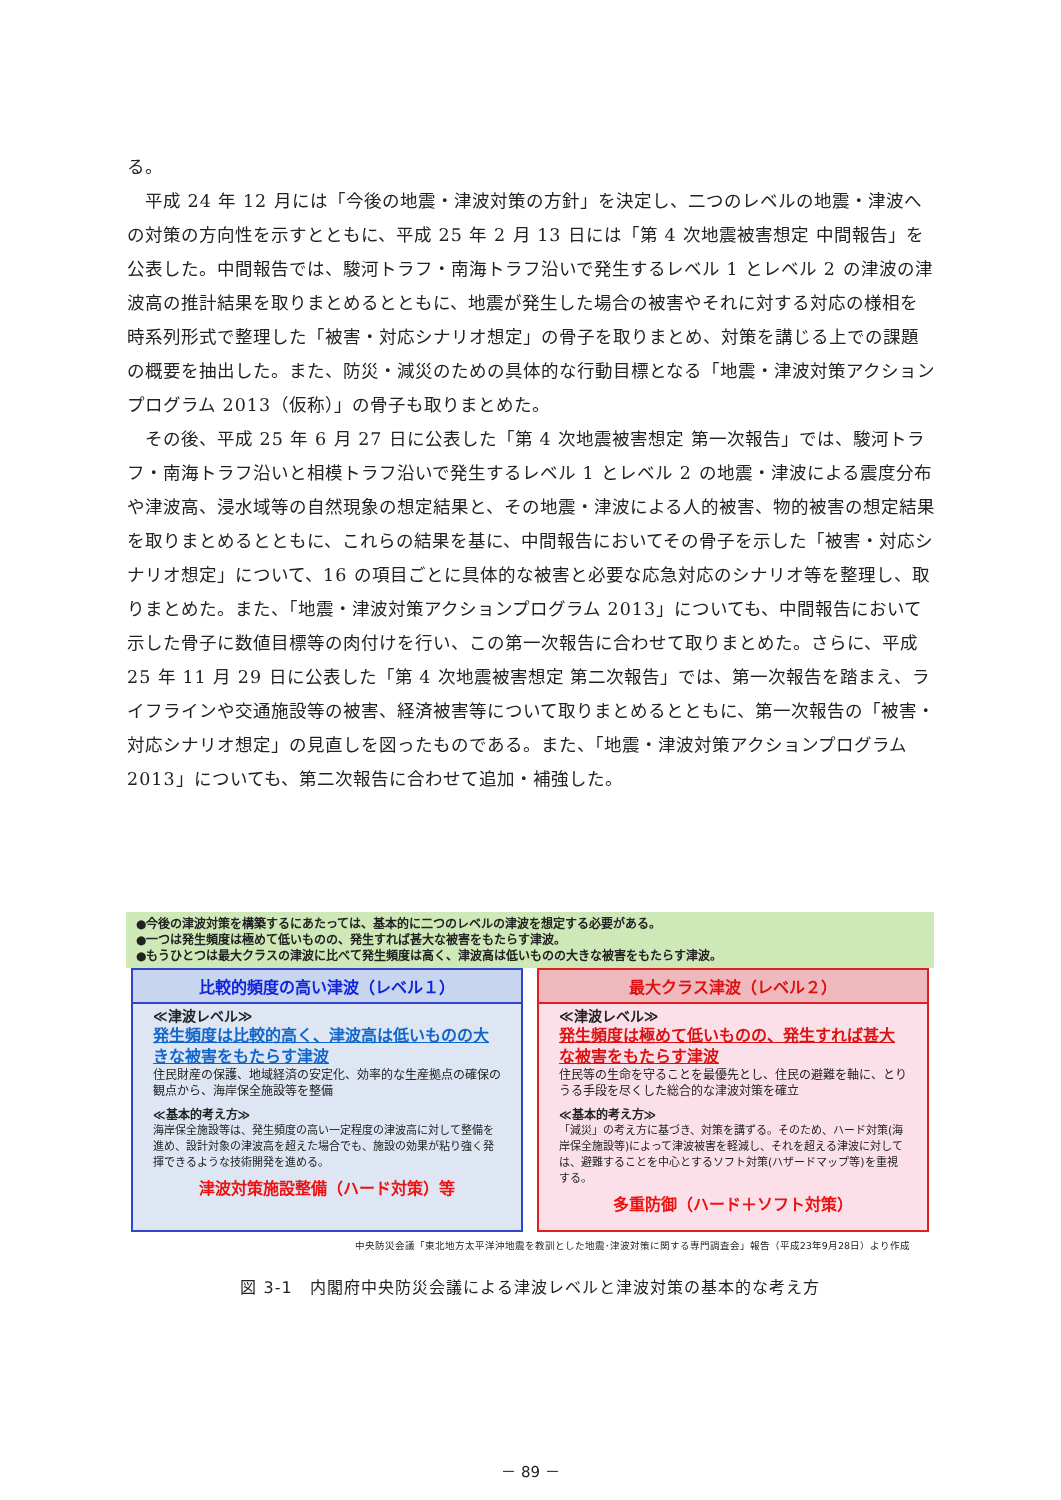る。
　平成 24 年 12 月には「今後の地震・津波対策の方針」を決定し、二つのレベルの地震・津波への対策の方向性を示すとともに、平成 25 年 2 月 13 日には「第 4 次地震被害想定 中間報告」を公表した。中間報告では、駿河トラフ・南海トラフ沿いで発生するレベル 1 とレベル 2 の津波の津波高の推計結果を取りまとめるとともに、地震が発生した場合の被害やそれに対する対応の様相を時系列形式で整理した「被害・対応シナリオ想定」の骨子を取りまとめ、対策を講じる上での課題の概要を抽出した。また、防災・減災のための具体的な行動目標となる「地震・津波対策アクションプログラム 2013（仮称）」の骨子も取りまとめた。
　その後、平成 25 年 6 月 27 日に公表した「第 4 次地震被害想定 第一次報告」では、駿河トラフ・南海トラフ沿いと相模トラフ沿いで発生するレベル 1 とレベル 2 の地震・津波による震度分布や津波高、浸水域等の自然現象の想定結果と、その地震・津波による人的被害、物的被害の想定結果を取りまとめるとともに、これらの結果を基に、中間報告においてその骨子を示した「被害・対応シナリオ想定」について、16 の項目ごとに具体的な被害と必要な応急対応のシナリオ等を整理し、取りまとめた。また、「地震・津波対策アクションプログラム 2013」についても、中間報告において示した骨子に数値目標等の肉付けを行い、この第一次報告に合わせて取りまとめた。さらに、平成 25 年 11 月 29 日に公表した「第 4 次地震被害想定 第二次報告」では、第一次報告を踏まえ、ライフラインや交通施設等の被害、経済被害等について取りまとめるとともに、第一次報告の「被害・対応シナリオ想定」の見直しを図ったものである。また、「地震・津波対策アクションプログラム 2013」についても、第二次報告に合わせて追加・補強した。
●今後の津波対策を構築するにあたっては、基本的に二つのレベルの津波を想定する必要がある。
●一つは発生頻度は極めて低いものの、発生すれば甚大な被害をもたらす津波。
●もうひとつは最大クラスの津波に比べて発生頻度は高く、津波高は低いものの大きな被害をもたらす津波。
比較的頻度の高い津波（レベル１）
≪津波レベル≫
発生頻度は比較的高く、津波高は低いものの大きな被害をもたらす津波
住民財産の保護、地域経済の安定化、効率的な生産拠点の確保の観点から、海岸保全施設等を整備
≪基本的考え方≫
海岸保全施設等は、発生頻度の高い一定程度の津波高に対して整備を進め、設計対象の津波高を超えた場合でも、施設の効果が粘り強く発揮できるような技術開発を進める。
津波対策施設整備（ハード対策）等
最大クラス津波（レベル２）
≪津波レベル≫
発生頻度は極めて低いものの、発生すれば甚大な被害をもたらす津波
住民等の生命を守ることを最優先とし、住民の避難を軸に、とりうる手段を尽くした総合的な津波対策を確立
≪基本的考え方≫
「減災」の考え方に基づき、対策を講ずる。そのため、ハード対策(海岸保全施設等)によって津波被害を軽減し、それを超える津波に対しては、避難することを中心とするソフト対策(ハザードマップ等)を重視する。
多重防御（ハード＋ソフト対策）
中央防災会議「東北地方太平洋沖地震を教訓とした地震･津波対策に関する専門調査会」報告（平成23年9月28日）より作成
図 3-1　内閣府中央防災会議による津波レベルと津波対策の基本的な考え方
－ 89 －